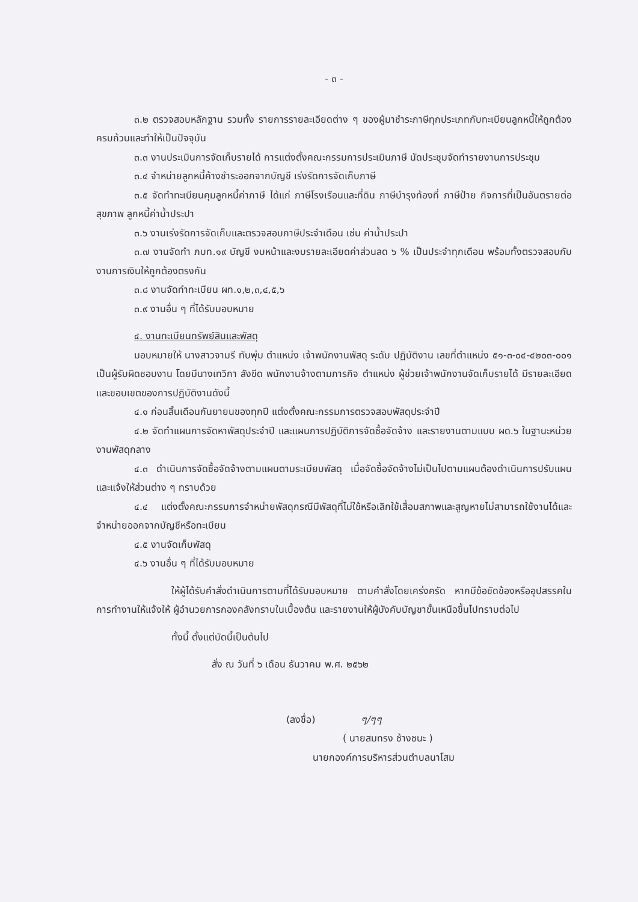- ๓ -
๓.๒ ตรวจสอบหลักฐาน รวมทั้ง รายการรายละเอียดต่าง ๆ ของผู้มาชำระภาษีทุกประเภทกับทะเบียนลูกหนี้ให้ถูกต้องครบถ้วนและทำให้เป็นปัจจุบัน
๓.๓ งานประเมินการจัดเก็บรายได้ การแต่งตั้งคณะกรรมการประเมินภาษี นัดประชุมจัดทำรายงานการประชุม
๓.๔ จำหน่ายลูกหนี้ค้างชำระออกจากบัญชี เร่งรัดการจัดเก็บภาษี
๓.๕ จัดทำทะเบียนคุมลูกหนี้ค่าภาษี ได้แก่ ภาษีโรงเรือนและที่ดิน ภาษีบำรุงท้องที่ ภาษีป้าย กิจการที่เป็นอันตรายต่อสุขภาพ ลูกหนี้ค่าน้ำประปา
๓.๖ งานเร่งรัดการจัดเก็บและตรวจสอบภาษีประจำเดือน เช่น ค่าน้ำประปา
๓.๗ งานจัดทำ ภบท.๑๙ บัญชี งบหน้าและงบรายละเอียดค่าส่วนลด ๖ % เป็นประจำทุกเดือน พร้อมทั้งตรวจสอบกับงานการเงินให้ถูกต้องตรงกัน
๓.๘ งานจัดทำทะเบียน ผท.๑,๒,๓,๔,๕,๖
๓.๙ งานอื่น ๆ ที่ได้รับมอบหมาย
๔. งานทะเบียนทรัพย์สินและพัสดุ
มอบหมายให้ นางสาวจามรี ทับพุ่ม ตำแหน่ง เจ้าพนักงานพัสดุ ระดับ ปฏิบัติงาน เลขที่ตำแหน่ง ๕๑-๓-๐๔-๔๒๐๓-๐๐๑ เป็นผู้รับผิดชอบงาน โดยมีนางเทวิกา สังขีด พนักงานจ้างตามภารกิจ ตำแหน่ง ผู้ช่วยเจ้าพนักงานจัดเก็บรายได้ มีรายละเอียดและขอบเขตของการปฏิบัติงานดังนี้
๔.๑ ก่อนสิ้นเดือนกันยายนของทุกปี แต่งตั้งคณะกรรมการตรวจสอบพัสดุประจำปี
๔.๒ จัดทำแผนการจัดหาพัสดุประจำปี และแผนการปฏิบัติการจัดซื้อจัดจ้าง และรายงานตามแบบ ผด.๖ ในฐานะหน่วยงานพัสดุกลาง
๔.๓ ดำเนินการจัดซื้อจัดจ้างตามแผนตามระเบียบพัสดุ เมื่อจัดซื้อจัดจ้างไม่เป็นไปตามแผนต้องดำเนินการปรับแผนและแจ้งให้ส่วนต่าง ๆ ทราบด้วย
๔.๔ แต่งตั้งคณะกรรมการจำหน่ายพัสดุกรณีมีพัสดุที่ไม่ใช้หรือเลิกใช้เสื่อมสภาพและสูญหายไม่สามารถใช้งานได้และจำหน่ายออกจากบัญชีหรือทะเบียน
๔.๕ งานจัดเก็บพัสดุ
๔.๖ งานอื่น ๆ ที่ได้รับมอบหมาย
ให้ผู้ได้รับคำสั่งดำเนินการตามที่ได้รับมอบหมาย ตามคำสั่งโดยเคร่งครัด หากมีข้อขัดข้องหรืออุปสรรคในการทำงานให้แจ้งให้ ผู้อำนวยการกองคลังทราบในเบื้องต้น และรายงานให้ผู้บังคับบัญชาขั้นเหนือขึ้นไปทราบต่อไป
ทั้งนี้ ตั้งแต่บัดนี้เป็นต้นไป
สั่ง ณ วันที่ ๖ เดือน ธันวาคม พ.ศ. ๒๕๖๒
(ลงชื่อ) ๆ/ๆๆ
( นายสมทรง ช้างชนะ )
นายกองค์การบริหารส่วนตำบลนาโสม